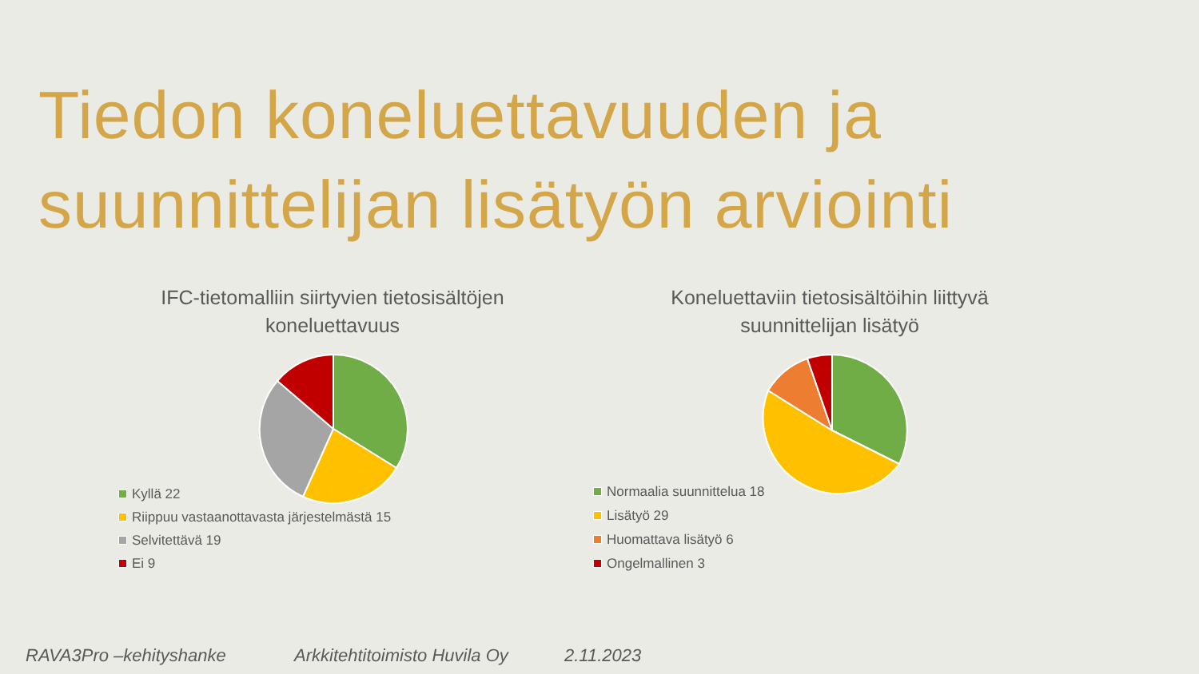Tiedon koneluettavuuden ja
suunnittelijan lisätyön arviointi
IFC-tietomalliin siirtyvien tietosisältöjen
koneluettavuus
Kyllä 22
Riippuu vastaanottavasta järjestelmästä 15
Selvitettävä 19
Ei 9
Koneluettaviin tietosisältöihin liittyvä
suunnittelijan lisätyö
Normaalia suunnittelua 18
Lisätyö 29
Huomattava lisätyö 6
Ongelmallinen 3
RAVA3Pro –kehityshanke Arkkitehtitoimisto Huvila Oy 2.11.2023